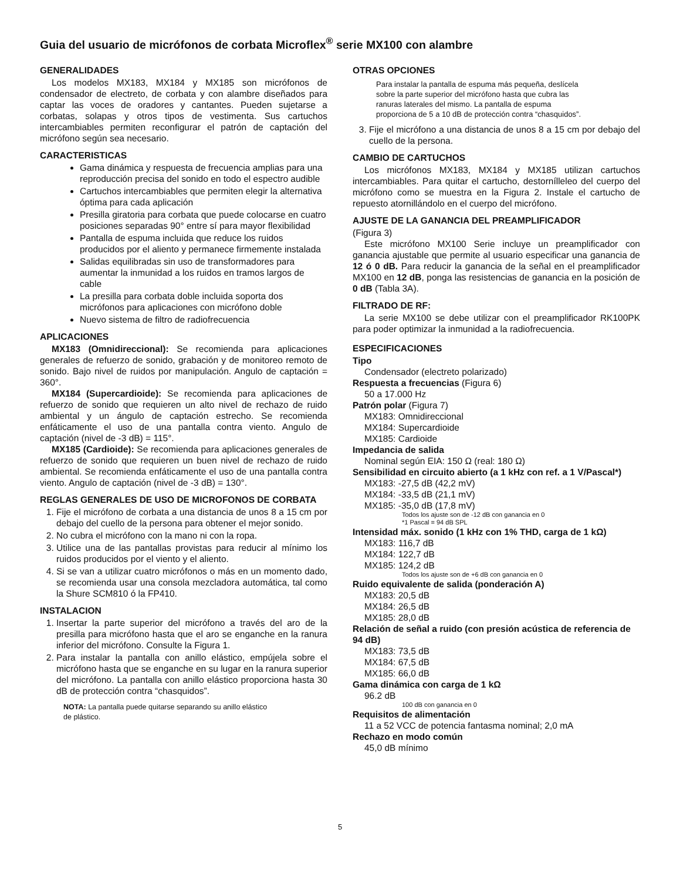Guia del usuario de micrófonos de corbata Microflex<sup>®</sup> serie MX100 con alambre
GENERALIDADES
Los modelos MX183, MX184 y MX185 son micrófonos de condensador de electreto, de corbata y con alambre diseñados para captar las voces de oradores y cantantes. Pueden sujetarse a corbatas, solapas y otros tipos de vestimenta. Sus cartuchos intercambiables permiten reconfigurar el patrón de captación del micrófono según sea necesario.
CARACTERISTICAS
Gama dinámica y respuesta de frecuencia amplias para una reproducción precisa del sonido en todo el espectro audible
Cartuchos intercambiables que permiten elegir la alternativa óptima para cada aplicación
Presilla giratoria para corbata que puede colocarse en cuatro posiciones separadas 90° entre sí para mayor flexibilidad
Pantalla de espuma incluida que reduce los ruidos producidos por el aliento y permanece firmemente instalada
Salidas equilibradas sin uso de transformadores para aumentar la inmunidad a los ruidos en tramos largos de cable
La presilla para corbata doble incluida soporta dos micrófonos para aplicaciones con micrófono doble
Nuevo sistema de filtro de radiofrecuencia
APLICACIONES
MX183 (Omnidireccional): Se recomienda para aplicaciones generales de refuerzo de sonido, grabación y de monitoreo remoto de sonido. Bajo nivel de ruidos por manipulación. Angulo de captación = 360°.
MX184 (Supercardioide): Se recomienda para aplicaciones de refuerzo de sonido que requieren un alto nivel de rechazo de ruido ambiental y un ángulo de captación estrecho. Se recomienda enfáticamente el uso de una pantalla contra viento. Angulo de captación (nivel de -3 dB) = 115°.
MX185 (Cardioide): Se recomienda para aplicaciones generales de refuerzo de sonido que requieren un buen nivel de rechazo de ruido ambiental. Se recomienda enfáticamente el uso de una pantalla contra viento. Angulo de captación (nivel de -3 dB) = 130°.
REGLAS GENERALES DE USO DE MICROFONOS DE CORBATA
1. Fije el micrófono de corbata a una distancia de unos 8 a 15 cm por debajo del cuello de la persona para obtener el mejor sonido.
2. No cubra el micrófono con la mano ni con la ropa.
3. Utilice una de las pantallas provistas para reducir al mínimo los ruidos producidos por el viento y el aliento.
4. Si se van a utilizar cuatro micrófonos o más en un momento dado, se recomienda usar una consola mezcladora automática, tal como la Shure SCM810 ó la FP410.
INSTALACION
1. Insertar la parte superior del micrófono a través del aro de la presilla para micrófono hasta que el aro se enganche en la ranura inferior del micrófono. Consulte la Figura 1.
2. Para instalar la pantalla con anillo elástico, empújela sobre el micrófono hasta que se enganche en su lugar en la ranura superior del micrófono. La pantalla con anillo elástico proporciona hasta 30 dB de protección contra “chasquidos”.
NOTA: La pantalla puede quitarse separando su anillo elástico
de plástico.
OTRAS OPCIONES
Para instalar la pantalla de espuma más pequeña, deslícela
sobre la parte superior del micrófono hasta que cubra las
ranuras laterales del mismo. La pantalla de espuma
proporciona de 5 a 10 dB de protección contra “chasquidos”.
3. Fije el micrófono a una distancia de unos 8 a 15 cm por debajo del cuello de la persona.
CAMBIO DE CARTUCHOS
Los micrófonos MX183, MX184 y MX185 utilizan cartuchos intercambiables. Para quitar el cartucho, destornílleleo del cuerpo del micrófono como se muestra en la Figura 2. Instale el cartucho de repuesto atornillándolo en el cuerpo del micrófono.
AJUSTE DE LA GANANCIA DEL PREAMPLIFICADOR
(Figura 3)
Este micrófono MX100 Serie incluye un preamplificador con ganancia ajustable que permite al usuario especificar una ganancia de 12 ó 0 dB. Para reducir la ganancia de la señal en el preamplificador MX100 en 12 dB, ponga las resistencias de ganancia en la posición de 0 dB (Tabla 3A).
FILTRADO DE RF:
La serie MX100 se debe utilizar con el preamplificador RK100PK para poder optimizar la inmunidad a la radiofrecuencia.
ESPECIFICACIONES
Tipo
Condensador (electreto polarizado)
Respuesta a frecuencias (Figura 6)
50 a 17.000 Hz
Patrón polar (Figura 7)
MX183: Omnidireccional
MX184: Supercardioide
MX185: Cardioide
Impedancia de salida
Nominal según EIA: 150 Ω (real: 180 Ω)
Sensibilidad en circuito abierto (a 1 kHz con ref. a 1 V/Pascal*)
MX183: -27,5 dB (42,2 mV)
MX184: -33,5 dB (21,1 mV)
MX185: -35,0 dB (17,8 mV)
Todos los ajuste son de -12 dB con ganancia en 0
*1 Pascal = 94 dB SPL
Intensidad máx. sonido (1 kHz con 1% THD, carga de 1 kΩ)
MX183: 116,7 dB
MX184: 122,7 dB
MX185: 124,2 dB
Todos los ajuste son de +6 dB con ganancia en 0
Ruido equivalente de salida (ponderación A)
MX183: 20,5 dB
MX184: 26,5 dB
MX185: 28,0 dB
Relación de señal a ruido (con presión acústica de referencia de 94 dB)
MX183: 73,5 dB
MX184: 67,5 dB
MX185: 66,0 dB
Gama dinámica con carga de 1 kΩ
96.2 dB
100 dB con ganancia en 0
Requisitos de alimentación
11 a 52 VCC de potencia fantasma nominal; 2,0 mA
Rechazo en modo común
45,0 dB mínimo
5